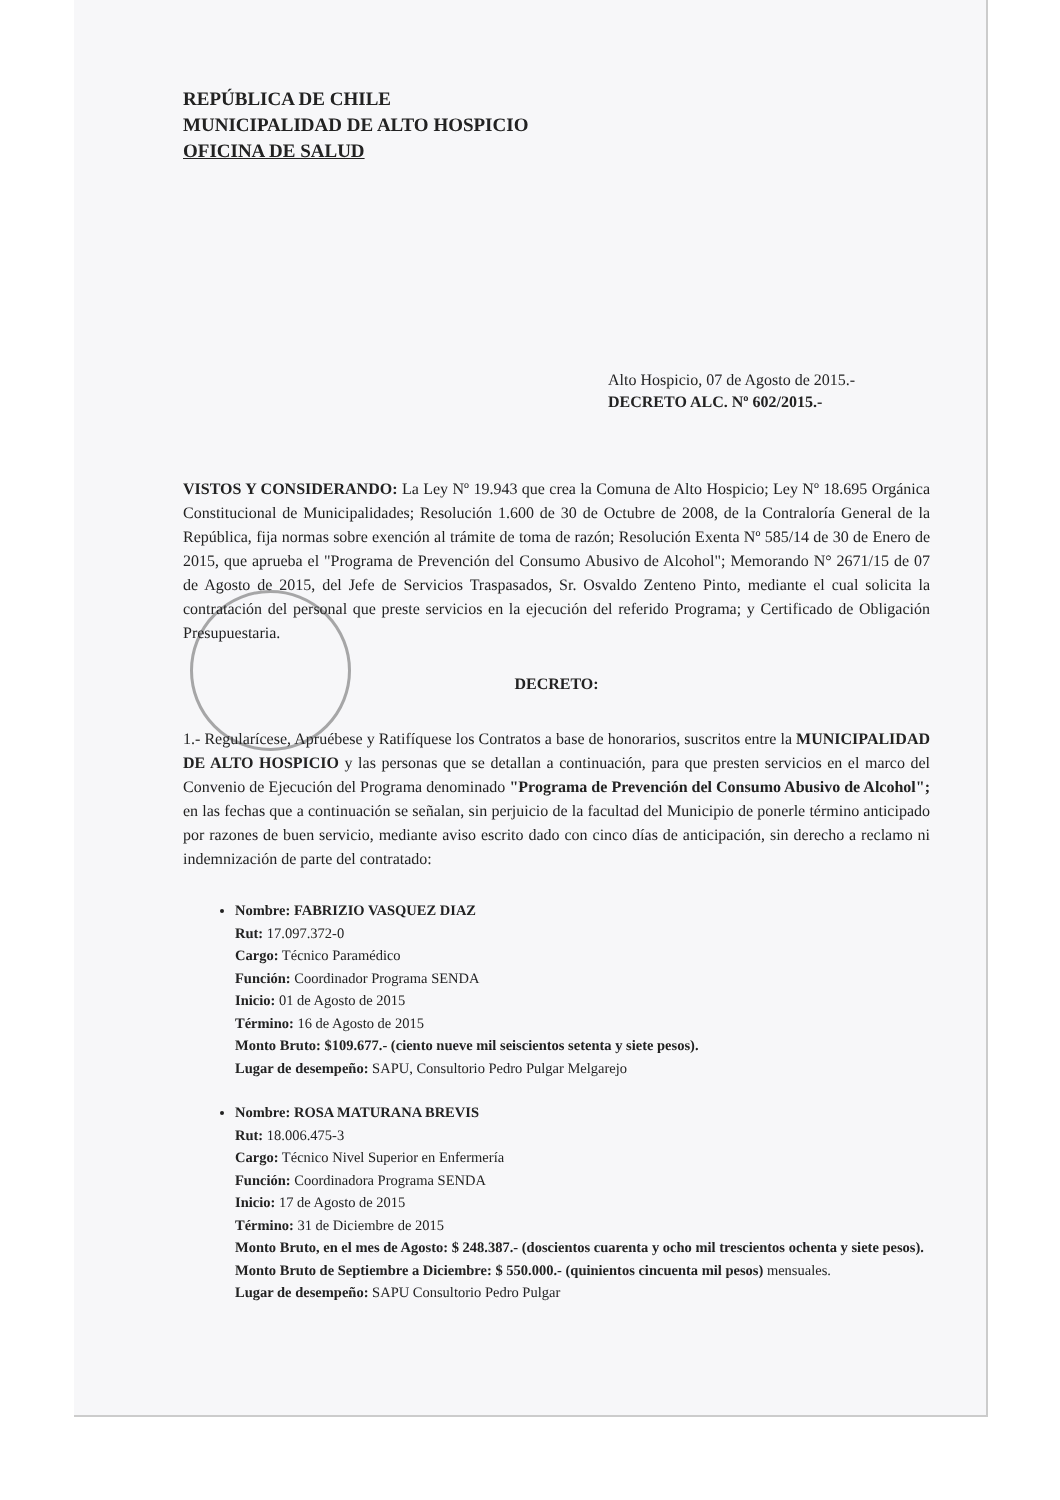REPÚBLICA DE CHILE
MUNICIPALIDAD DE ALTO HOSPICIO
OFICINA DE SALUD
Alto Hospicio, 07 de Agosto de 2015.-
DECRETO ALC. Nº 602/2015.-
VISTOS Y CONSIDERANDO: La Ley Nº 19.943 que crea la Comuna de Alto Hospicio; Ley Nº 18.695 Orgánica Constitucional de Municipalidades; Resolución 1.600 de 30 de Octubre de 2008, de la Contraloría General de la República, fija normas sobre exención al trámite de toma de razón; Resolución Exenta Nº 585/14 de 30 de Enero de 2015, que aprueba el "Programa de Prevención del Consumo Abusivo de Alcohol"; Memorando N° 2671/15 de 07 de Agosto de 2015, del Jefe de Servicios Traspasados, Sr. Osvaldo Zenteno Pinto, mediante el cual solicita la contratación del personal que preste servicios en la ejecución del referido Programa; y Certificado de Obligación Presupuestaria.
DECRETO:
1.- Regularícese, Apruébese y Ratifíquese los Contratos a base de honorarios, suscritos entre la MUNICIPALIDAD DE ALTO HOSPICIO y las personas que se detallan a continuación, para que presten servicios en el marco del Convenio de Ejecución del Programa denominado "Programa de Prevención del Consumo Abusivo de Alcohol"; en las fechas que a continuación se señalan, sin perjuicio de la facultad del Municipio de ponerle término anticipado por razones de buen servicio, mediante aviso escrito dado con cinco días de anticipación, sin derecho a reclamo ni indemnización de parte del contratado:
Nombre: FABRIZIO VASQUEZ DIAZ
Rut: 17.097.372-0
Cargo: Técnico Paramédico
Función: Coordinador Programa SENDA
Inicio: 01 de Agosto de 2015
Término: 16 de Agosto de 2015
Monto Bruto: $109.677.- (ciento nueve mil seiscientos setenta y siete pesos).
Lugar de desempeño: SAPU, Consultorio Pedro Pulgar Melgarejo
Nombre: ROSA MATURANA BREVIS
Rut: 18.006.475-3
Cargo: Técnico Nivel Superior en Enfermería
Función: Coordinadora Programa SENDA
Inicio: 17 de Agosto de 2015
Término: 31 de Diciembre de 2015
Monto Bruto, en el mes de Agosto: $ 248.387.- (doscientos cuarenta y ocho mil trescientos ochenta y siete pesos).
Monto Bruto de Septiembre a Diciembre: $ 550.000.- (quinientos cincuenta mil pesos) mensuales.
Lugar de desempeño: SAPU Consultorio Pedro Pulgar